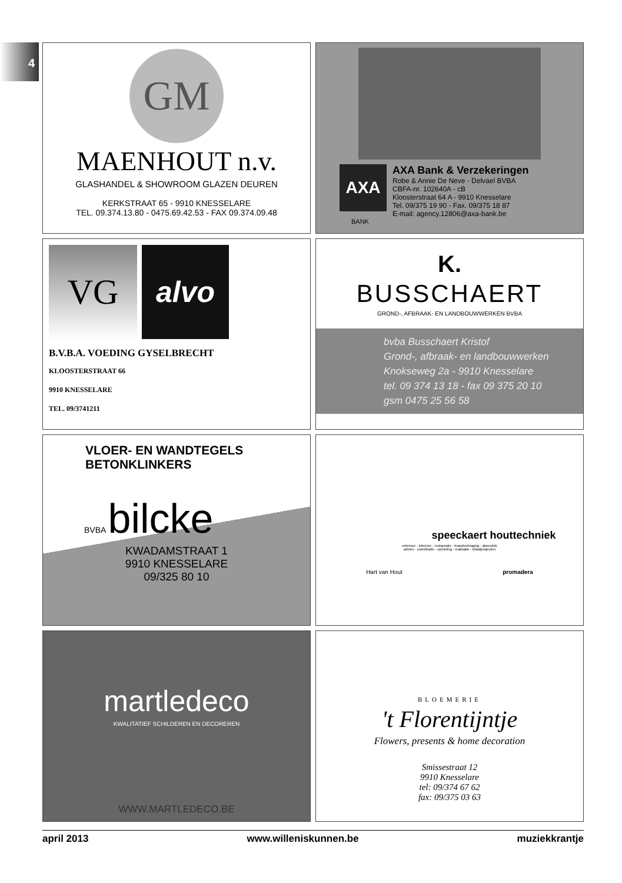4
GM
MAENHOUT n.v.
GLASHANDEL & SHOWROOM GLAZEN DEUREN
KERKSTRAAT 65 - 9910 KNESSELARE
TEL. 09.374.13.80 - 0475.69.42.53 - FAX 09.374.09.48
AXA
AXA Bank & Verzekeringen
Robe & Annie De Neve - Delvael BVBA
CBFA-nr. 102640A - cB
Kloosterstraat 64 A - 9910 Knesselare
Tel. 09/375 19 90 - Fax. 09/375 18 87
E-mail: agency.12806@axa-bank.be
BANK
VG
alvo
B.V.B.A. VOEDING GYSELBRECHT
KLOOSTERSTRAAT 66
9910 KNESSELARE
TEL. 09/3741211
K.
BUSSCHAERT
GROND-, AFBRAAK- EN LANDBOUWWERKEN BVBA
bvba Busschaert Kristof
Grond-, afbraak- en landbouwwerken
Knokseweg 2a - 9910 Knesselare
tel. 09 374 13 18 - fax 09 375 20 10
gsm 0475 25 56 58
VLOER- EN WANDTEGELS
BETONKLINKERS
BVBA bilcke
KWADAMSTRAAT 1
9910 KNESSELARE
09/325 80 10
speeckaert houttechniek
exterieur - interieur - restauratie - brandvertraging - akoestiek
advies - coördinatie - opmeting - realisatie - totaalprojecten
Hart van Hout promadera
martledeco
KWALITATIEF SCHILDEREN EN DECOREREN
WWW.MARTLEDECO.BE
BLOEMERIE
't Florentijntje
Flowers, presents & home decoration
Smissestraat 12
9910 Knesselare
tel: 09/374 67 62
fax: 09/375 03 63
april 2013 www.willeniskunnen.be muziekkrantje